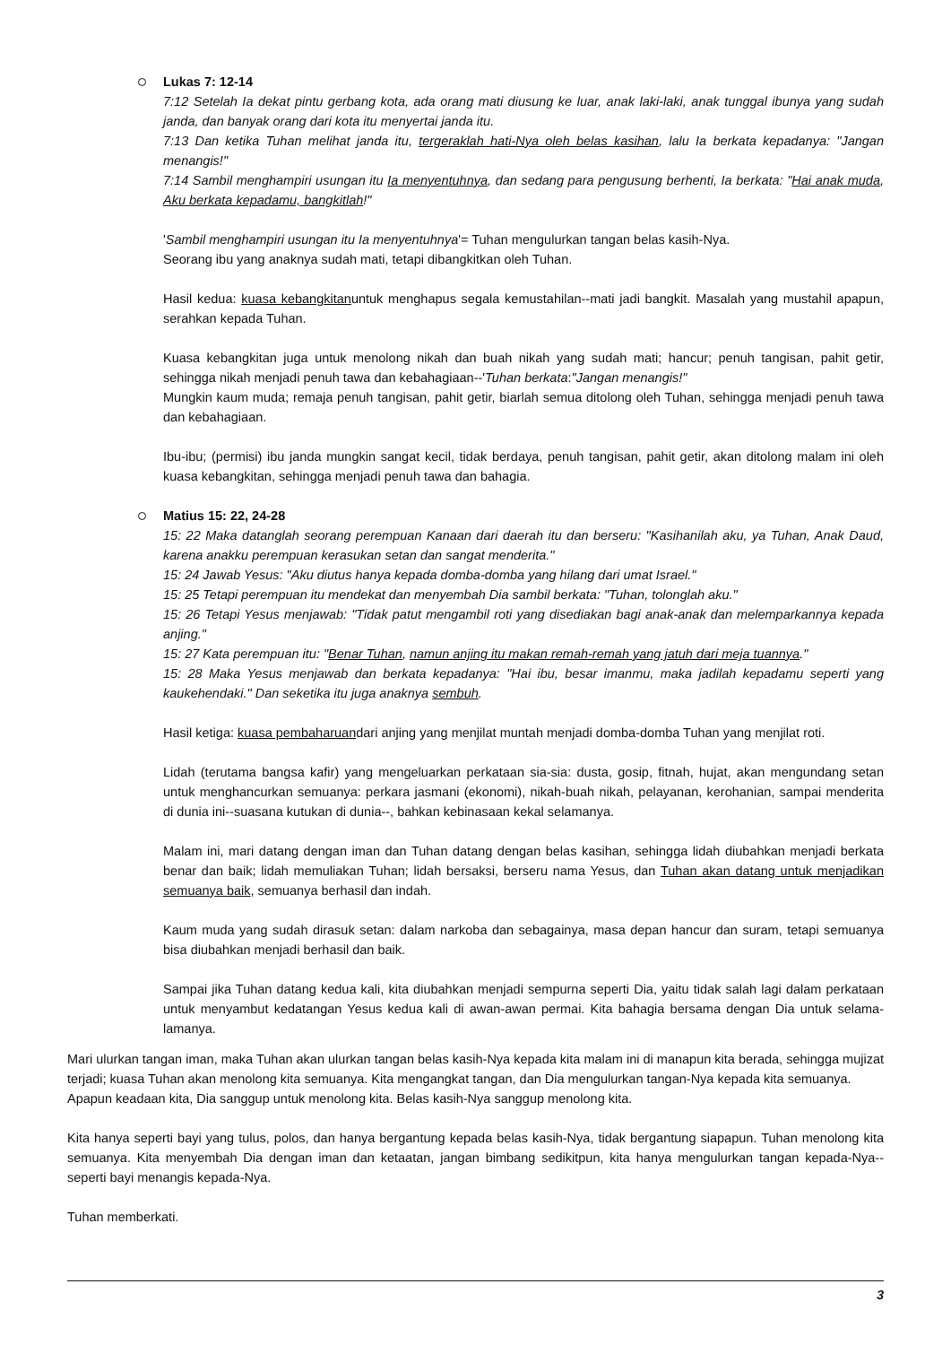Lukas 7: 12-14
7:12 Setelah Ia dekat pintu gerbang kota, ada orang mati diusung ke luar, anak laki-laki, anak tunggal ibunya yang sudah janda, dan banyak orang dari kota itu menyertai janda itu.
7:13 Dan ketika Tuhan melihat janda itu, tergeraklah hati-Nya oleh belas kasihan, lalu Ia berkata kepadanya: "Jangan menangis!"
7:14 Sambil menghampiri usungan itu Ia menyentuhnya, dan sedang para pengusung berhenti, Ia berkata: "Hai anak muda, Aku berkata kepadamu, bangkitlah!"
'Sambil menghampiri usungan itu Ia menyentuhnya'= Tuhan mengulurkan tangan belas kasih-Nya.
Seorang ibu yang anaknya sudah mati, tetapi dibangkitkan oleh Tuhan.
Hasil kedua: kuasa kebangkitanuntuk menghapus segala kemustahilan--mati jadi bangkit. Masalah yang mustahil apapun, serahkan kepada Tuhan.
Kuasa kebangkitan juga untuk menolong nikah dan buah nikah yang sudah mati; hancur; penuh tangisan, pahit getir, sehingga nikah menjadi penuh tawa dan kebahagiaan--'Tuhan berkata:"Jangan menangis!"
Mungkin kaum muda; remaja penuh tangisan, pahit getir, biarlah semua ditolong oleh Tuhan, sehingga menjadi penuh tawa dan kebahagiaan.
Ibu-ibu; (permisi) ibu janda mungkin sangat kecil, tidak berdaya, penuh tangisan, pahit getir, akan ditolong malam ini oleh kuasa kebangkitan, sehingga menjadi penuh tawa dan bahagia.
Matius 15: 22, 24-28
15: 22 Maka datanglah seorang perempuan Kanaan dari daerah itu dan berseru: "Kasihanilah aku, ya Tuhan, Anak Daud, karena anakku perempuan kerasukan setan dan sangat menderita."
15: 24 Jawab Yesus: "Aku diutus hanya kepada domba-domba yang hilang dari umat Israel."
15: 25 Tetapi perempuan itu mendekat dan menyembah Dia sambil berkata: "Tuhan, tolonglah aku."
15: 26 Tetapi Yesus menjawab: "Tidak patut mengambil roti yang disediakan bagi anak-anak dan melemparkannya kepada anjing."
15: 27 Kata perempuan itu: "Benar Tuhan, namun anjing itu makan remah-remah yang jatuh dari meja tuannya."
15: 28 Maka Yesus menjawab dan berkata kepadanya: "Hai ibu, besar imanmu, maka jadilah kepadamu seperti yang kaukehendaki." Dan seketika itu juga anaknya sembuh.
Hasil ketiga: kuasa pembaharuandari anjing yang menjilat muntah menjadi domba-domba Tuhan yang menjilat roti.
Lidah (terutama bangsa kafir) yang mengeluarkan perkataan sia-sia: dusta, gosip, fitnah, hujat, akan mengundang setan untuk menghancurkan semuanya: perkara jasmani (ekonomi), nikah-buah nikah, pelayanan, kerohanian, sampai menderita di dunia ini--suasana kutukan di dunia--, bahkan kebinasaan kekal selamanya.
Malam ini, mari datang dengan iman dan Tuhan datang dengan belas kasihan, sehingga lidah diubahkan menjadi berkata benar dan baik; lidah memuliakan Tuhan; lidah bersaksi, berseru nama Yesus, dan Tuhan akan datang untuk menjadikan semuanya baik, semuanya berhasil dan indah.
Kaum muda yang sudah dirasuk setan: dalam narkoba dan sebagainya, masa depan hancur dan suram, tetapi semuanya bisa diubahkan menjadi berhasil dan baik.
Sampai jika Tuhan datang kedua kali, kita diubahkan menjadi sempurna seperti Dia, yaitu tidak salah lagi dalam perkataan untuk menyambut kedatangan Yesus kedua kali di awan-awan permai. Kita bahagia bersama dengan Dia untuk selama-lamanya.
Mari ulurkan tangan iman, maka Tuhan akan ulurkan tangan belas kasih-Nya kepada kita malam ini di manapun kita berada, sehingga mujizat terjadi; kuasa Tuhan akan menolong kita semuanya. Kita mengangkat tangan, dan Dia mengulurkan tangan-Nya kepada kita semuanya.
Apapun keadaan kita, Dia sanggup untuk menolong kita. Belas kasih-Nya sanggup menolong kita.
Kita hanya seperti bayi yang tulus, polos, dan hanya bergantung kepada belas kasih-Nya, tidak bergantung siapapun. Tuhan menolong kita semuanya. Kita menyembah Dia dengan iman dan ketaatan, jangan bimbang sedikitpun, kita hanya mengulurkan tangan kepada-Nya--seperti bayi menangis kepada-Nya.
Tuhan memberkati.
3